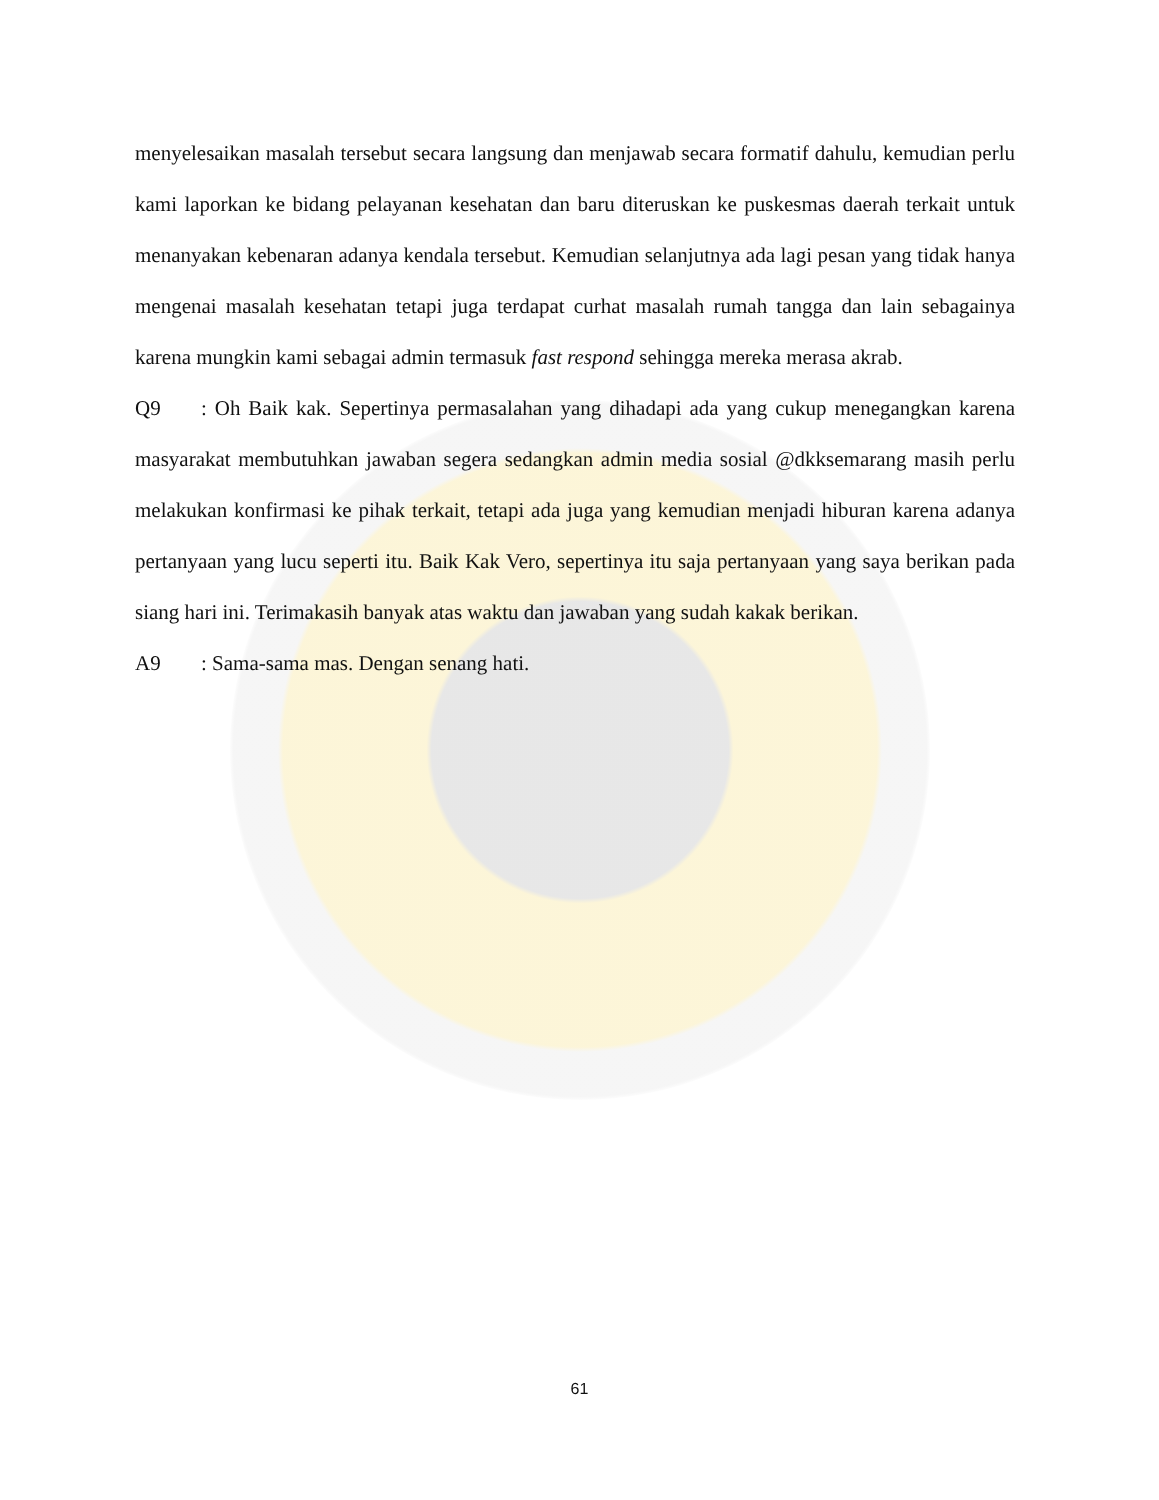menyelesaikan masalah tersebut secara langsung dan menjawab secara formatif dahulu, kemudian perlu kami laporkan ke bidang pelayanan kesehatan dan baru diteruskan ke puskesmas daerah terkait untuk menanyakan kebenaran adanya kendala tersebut. Kemudian selanjutnya ada lagi pesan yang tidak hanya mengenai masalah kesehatan tetapi juga terdapat curhat masalah rumah tangga dan lain sebagainya karena mungkin kami sebagai admin termasuk fast respond sehingga mereka merasa akrab.
Q9: Oh Baik kak. Sepertinya permasalahan yang dihadapi ada yang cukup menegangkan karena masyarakat membutuhkan jawaban segera sedangkan admin media sosial @dkksemarang masih perlu melakukan konfirmasi ke pihak terkait, tetapi ada juga yang kemudian menjadi hiburan karena adanya pertanyaan yang lucu seperti itu. Baik Kak Vero, sepertinya itu saja pertanyaan yang saya berikan pada siang hari ini. Terimakasih banyak atas waktu dan jawaban yang sudah kakak berikan.
A9: Sama-sama mas. Dengan senang hati.
61